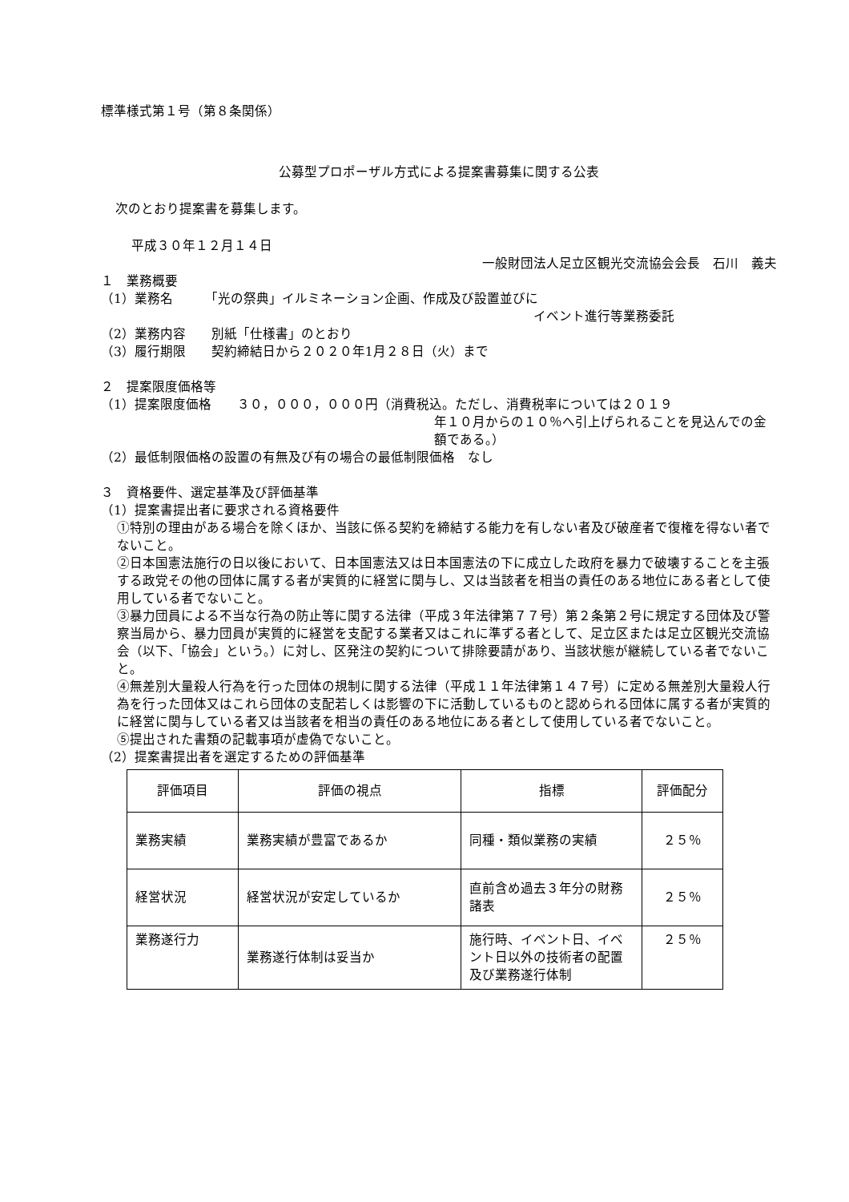標準様式第１号（第８条関係）
公募型プロポーザル方式による提案書募集に関する公表
次のとおり提案書を募集します。
平成３０年１２月１４日
一般財団法人足立区観光交流協会会長　石川　義夫
１　業務概要
（1）業務名　　　「光の祭典」イルミネーション企画、作成及び設置並びに
イベント進行等業務委託
（2）業務内容　　別紙「仕様書」のとおり
（3）履行期限　　契約締結日から２０２０年1月２８日（火）まで
２　提案限度価格等
（1）提案限度価格　　３０，０００，０００円（消費税込。ただし、消費税率については２０１９
年１０月からの１０％へ引上げられることを見込んでの金額である。）
（2）最低制限価格の設置の有無及び有の場合の最低制限価格　なし
３　資格要件、選定基準及び評価基準
（1）提案書提出者に要求される資格要件
①特別の理由がある場合を除くほか、当該に係る契約を締結する能力を有しない者及び破産者で復権を得ない者でないこと。
②日本国憲法施行の日以後において、日本国憲法又は日本国憲法の下に成立した政府を暴力で破壊することを主張する政党その他の団体に属する者が実質的に経営に関与し、又は当該者を相当の責任のある地位にある者として使用している者でないこと。
③暴力団員による不当な行為の防止等に関する法律（平成３年法律第７７号）第２条第２号に規定する団体及び警察当局から、暴力団員が実質的に経営を支配する業者又はこれに準ずる者として、足立区または足立区観光交流協会（以下、「協会」という。）に対し、区発注の契約について排除要請があり、当該状態が継続している者でないこと。
④無差別大量殺人行為を行った団体の規制に関する法律（平成１１年法律第１４７号）に定める無差別大量殺人行為を行った団体又はこれら団体の支配若しくは影響の下に活動しているものと認められる団体に属する者が実質的に経営に関与している者又は当該者を相当の責任のある地位にある者として使用している者でないこと。
⑤提出された書類の記載事項が虚偽でないこと。
（2）提案書提出者を選定するための評価基準
| 評価項目 | 評価の視点 | 指標 | 評価配分 |
| --- | --- | --- | --- |
| 業務実績 | 業務実績が豊富であるか | 同種・類似業務の実績 | ２５％ |
| 経営状況 | 経営状況が安定しているか | 直前含め過去３年分の財務諸表 | ２５％ |
| 業務遂行力 | 業務遂行体制は妥当か | 施行時、イベント日、イベント日以外の技術者の配置及び業務遂行体制 | ２５％ |